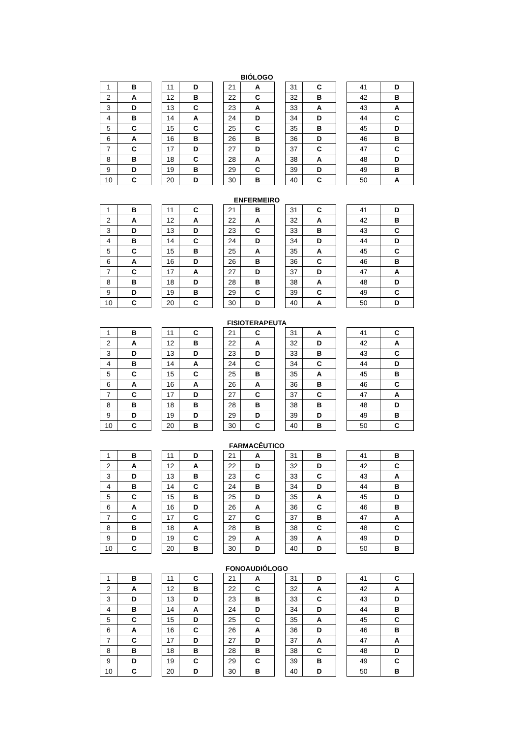BIÓLOGO
| 1 | B | | 11 | D | | 21 | A | | 31 | C | | 41 | D |
| 2 | A | | 12 | B | | 22 | C | | 32 | B | | 42 | B |
| 3 | D | | 13 | C | | 23 | A | | 33 | A | | 43 | A |
| 4 | B | | 14 | A | | 24 | D | | 34 | D | | 44 | C |
| 5 | C | | 15 | C | | 25 | C | | 35 | B | | 45 | D |
| 6 | A | | 16 | B | | 26 | B | | 36 | D | | 46 | B |
| 7 | C | | 17 | D | | 27 | D | | 37 | C | | 47 | C |
| 8 | B | | 18 | C | | 28 | A | | 38 | A | | 48 | D |
| 9 | D | | 19 | B | | 29 | C | | 39 | D | | 49 | B |
| 10 | C | | 20 | D | | 30 | B | | 40 | C | | 50 | A |
ENFERMEIRO
| 1 | B | | 11 | C | | 21 | B | | 31 | C | | 41 | D |
| 2 | A | | 12 | A | | 22 | A | | 32 | A | | 42 | B |
| 3 | D | | 13 | D | | 23 | C | | 33 | B | | 43 | C |
| 4 | B | | 14 | C | | 24 | D | | 34 | D | | 44 | D |
| 5 | C | | 15 | B | | 25 | A | | 35 | A | | 45 | C |
| 6 | A | | 16 | D | | 26 | B | | 36 | C | | 46 | B |
| 7 | C | | 17 | A | | 27 | D | | 37 | D | | 47 | A |
| 8 | B | | 18 | D | | 28 | B | | 38 | A | | 48 | D |
| 9 | D | | 19 | B | | 29 | C | | 39 | C | | 49 | C |
| 10 | C | | 20 | C | | 30 | D | | 40 | A | | 50 | D |
FISIOTERAPEUTA
| 1 | B | | 11 | C | | 21 | C | | 31 | A | | 41 | C |
| 2 | A | | 12 | B | | 22 | A | | 32 | D | | 42 | A |
| 3 | D | | 13 | D | | 23 | D | | 33 | B | | 43 | C |
| 4 | B | | 14 | A | | 24 | C | | 34 | C | | 44 | D |
| 5 | C | | 15 | C | | 25 | B | | 35 | A | | 45 | B |
| 6 | A | | 16 | A | | 26 | A | | 36 | B | | 46 | C |
| 7 | C | | 17 | D | | 27 | C | | 37 | C | | 47 | A |
| 8 | B | | 18 | B | | 28 | B | | 38 | B | | 48 | D |
| 9 | D | | 19 | D | | 29 | D | | 39 | D | | 49 | B |
| 10 | C | | 20 | B | | 30 | C | | 40 | B | | 50 | C |
FARMACÊUTICO
| 1 | B | | 11 | D | | 21 | A | | 31 | B | | 41 | B |
| 2 | A | | 12 | A | | 22 | D | | 32 | D | | 42 | C |
| 3 | D | | 13 | B | | 23 | C | | 33 | C | | 43 | A |
| 4 | B | | 14 | C | | 24 | B | | 34 | D | | 44 | B |
| 5 | C | | 15 | B | | 25 | D | | 35 | A | | 45 | D |
| 6 | A | | 16 | D | | 26 | A | | 36 | C | | 46 | B |
| 7 | C | | 17 | C | | 27 | C | | 37 | B | | 47 | A |
| 8 | B | | 18 | A | | 28 | B | | 38 | C | | 48 | C |
| 9 | D | | 19 | C | | 29 | A | | 39 | A | | 49 | D |
| 10 | C | | 20 | B | | 30 | D | | 40 | D | | 50 | B |
FONOAUDIÓLOGO
| 1 | B | | 11 | C | | 21 | A | | 31 | D | | 41 | C |
| 2 | A | | 12 | B | | 22 | C | | 32 | A | | 42 | A |
| 3 | D | | 13 | D | | 23 | B | | 33 | C | | 43 | D |
| 4 | B | | 14 | A | | 24 | D | | 34 | D | | 44 | B |
| 5 | C | | 15 | D | | 25 | C | | 35 | A | | 45 | C |
| 6 | A | | 16 | C | | 26 | A | | 36 | D | | 46 | B |
| 7 | C | | 17 | D | | 27 | D | | 37 | A | | 47 | A |
| 8 | B | | 18 | B | | 28 | B | | 38 | C | | 48 | D |
| 9 | D | | 19 | C | | 29 | C | | 39 | B | | 49 | C |
| 10 | C | | 20 | D | | 30 | B | | 40 | D | | 50 | B |